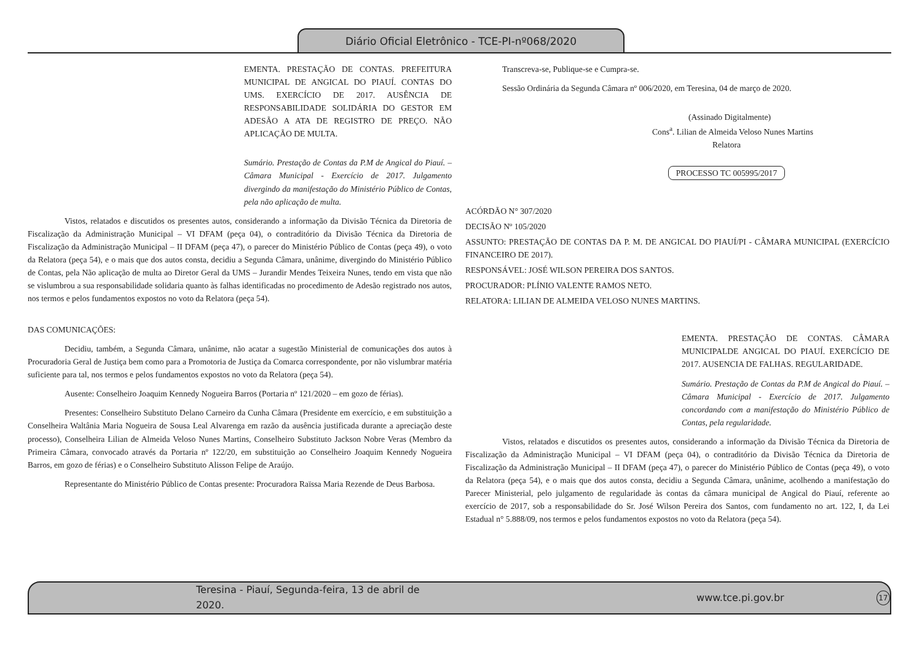Diário Oficial Eletrônico - TCE-PI-nº068/2020
EMENTA. PRESTAÇÃO DE CONTAS. PREFEITURA MUNICIPAL DE ANGICAL DO PIAUÍ. CONTAS DO UMS. EXERCÍCIO DE 2017. AUSÊNCIA DE RESPONSABILIDADE SOLIDÁRIA DO GESTOR EM ADESÃO A ATA DE REGISTRO DE PREÇO. NÃO APLICAÇÃO DE MULTA.
Sumário. Prestação de Contas da P.M de Angical do Piauí. – Câmara Municipal - Exercício de 2017. Julgamento divergindo da manifestação do Ministério Público de Contas, pela não aplicação de multa.
Vistos, relatados e discutidos os presentes autos, considerando a informação da Divisão Técnica da Diretoria de Fiscalização da Administração Municipal – VI DFAM (peça 04), o contraditório da Divisão Técnica da Diretoria de Fiscalização da Administração Municipal – II DFAM (peça 47), o parecer do Ministério Público de Contas (peça 49), o voto da Relatora (peça 54), e o mais que dos autos consta, decidiu a Segunda Câmara, unânime, divergindo do Ministério Público de Contas, pela Não aplicação de multa ao Diretor Geral da UMS – Jurandir Mendes Teixeira Nunes, tendo em vista que não se vislumbrou a sua responsabilidade solidaria quanto às falhas identificadas no procedimento de Adesão registrado nos autos, nos termos e pelos fundamentos expostos no voto da Relatora (peça 54).
DAS COMUNICAÇÕES:
Decidiu, também, a Segunda Câmara, unânime, não acatar a sugestão Ministerial de comunicações dos autos à Procuradoria Geral de Justiça bem como para a Promotoria de Justiça da Comarca correspondente, por não vislumbrar matéria suficiente para tal, nos termos e pelos fundamentos expostos no voto da Relatora (peça 54).
Ausente: Conselheiro Joaquim Kennedy Nogueira Barros (Portaria nº 121/2020 – em gozo de férias).
Presentes: Conselheiro Substituto Delano Carneiro da Cunha Câmara (Presidente em exercício, e em substituição a Conselheira Waltânia Maria Nogueira de Sousa Leal Alvarenga em razão da ausência justificada durante a apreciação deste processo), Conselheira Lilian de Almeida Veloso Nunes Martins, Conselheiro Substituto Jackson Nobre Veras (Membro da Primeira Câmara, convocado através da Portaria nº 122/20, em substituição ao Conselheiro Joaquim Kennedy Nogueira Barros, em gozo de férias) e o Conselheiro Substituto Alisson Felipe de Araújo.
Representante do Ministério Público de Contas presente: Procuradora Raïssa Maria Rezende de Deus Barbosa.
Transcreva-se, Publique-se e Cumpra-se.
Sessão Ordinária da Segunda Câmara nº 006/2020, em Teresina, 04 de março de 2020.
(Assinado Digitalmente)
Cons<sup>a</sup>. Lilian de Almeida Veloso Nunes Martins
Relatora
PROCESSO TC 005995/2017
ACÓRDÃO N° 307/2020
DECISÃO Nº 105/2020
ASSUNTO: PRESTAÇÃO DE CONTAS DA P. M. DE ANGICAL DO PIAUÍ/PI - CÂMARA MUNICIPAL (EXERCÍCIO FINANCEIRO DE 2017).
RESPONSÁVEL: JOSÉ WILSON PEREIRA DOS SANTOS.
PROCURADOR: PLÍNIO VALENTE RAMOS NETO.
RELATORA: LILIAN DE ALMEIDA VELOSO NUNES MARTINS.
EMENTA. PRESTAÇÃO DE CONTAS. CÂMARA MUNICIPALDE ANGICAL DO PIAUÍ. EXERCÍCIO DE 2017. AUSENCIA DE FALHAS. REGULARIDADE.
Sumário. Prestação de Contas da P.M de Angical do Piauí. – Câmara Municipal - Exercício de 2017. Julgamento concordando com a manifestação do Ministério Público de Contas, pela regularidade.
Vistos, relatados e discutidos os presentes autos, considerando a informação da Divisão Técnica da Diretoria de Fiscalização da Administração Municipal – VI DFAM (peça 04), o contraditório da Divisão Técnica da Diretoria de Fiscalização da Administração Municipal – II DFAM (peça 47), o parecer do Ministério Público de Contas (peça 49), o voto da Relatora (peça 54), e o mais que dos autos consta, decidiu a Segunda Câmara, unânime, acolhendo a manifestação do Parecer Ministerial, pelo julgamento de regularidade às contas da câmara municipal de Angical do Piauí, referente ao exercício de 2017, sob a responsabilidade do Sr. José Wilson Pereira dos Santos, com fundamento no art. 122, I, da Lei Estadual n° 5.888/09, nos termos e pelos fundamentos expostos no voto da Relatora (peça 54).
Teresina - Piauí, Segunda-feira, 13 de abril de 2020. www.tce.pi.gov.br 17